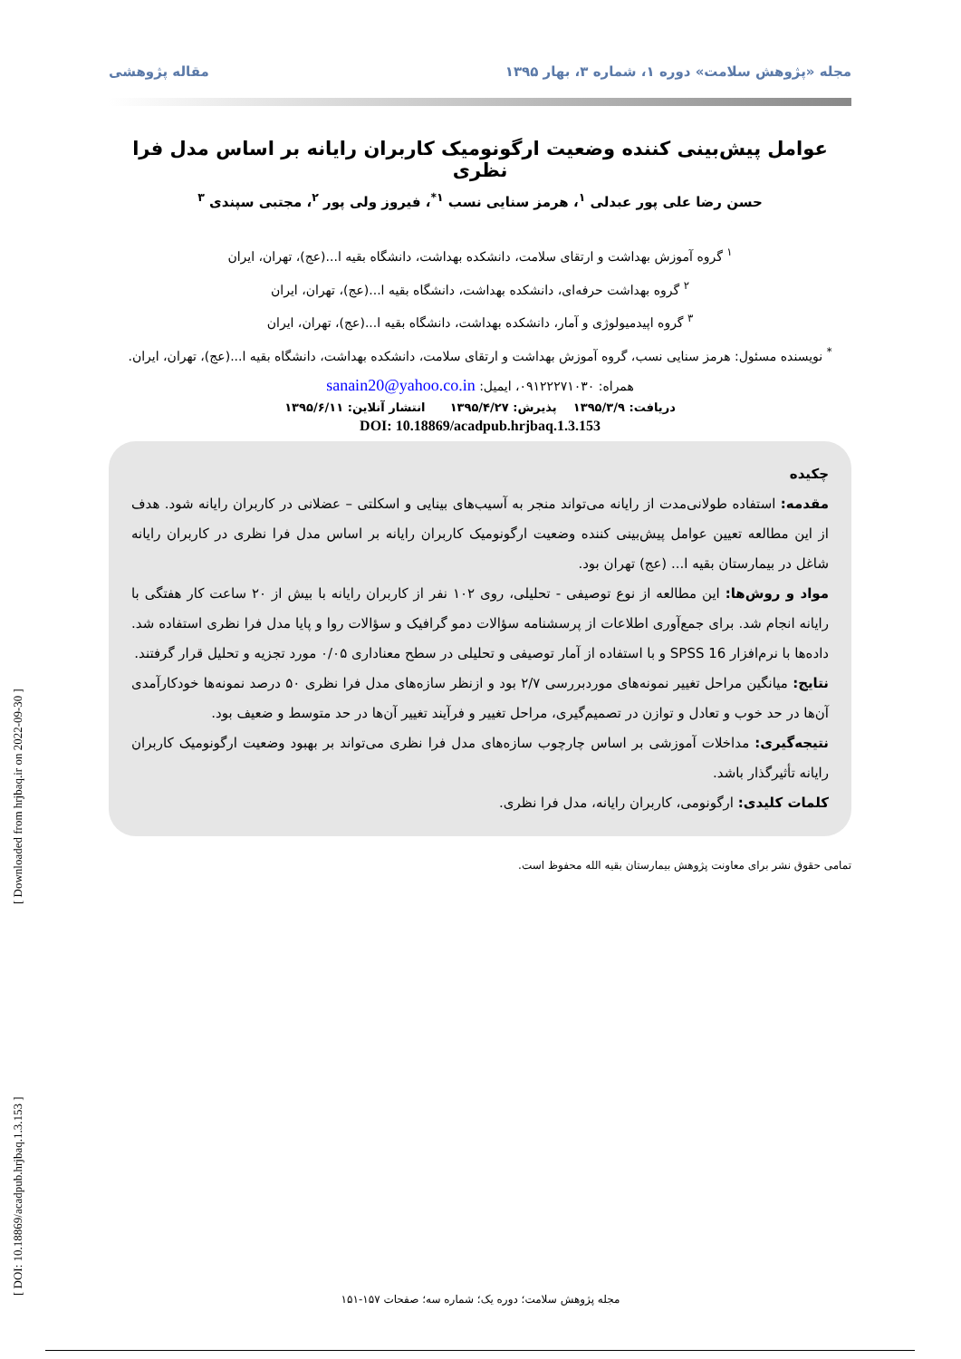مجله «پژوهش سلامت» دوره ۱، شماره ۳، بهار ۱۳۹۵ مقاله پژوهشی
عوامل پیش‌بینی کننده وضعیت ارگونومیک کاربران رایانه بر اساس مدل فرا نظری
حسن رضا علی پور عبدلی <sup>۱</sup>، هرمز سنایی نسب <sup>۱*</sup>، فیروز ولی پور <sup>۲</sup>، مجتبی سپندی <sup>۳</sup>
<sup>۱</sup> گروه آموزش بهداشت و ارتقای سلامت، دانشکده بهداشت، دانشگاه بقیه ا...(عج)، تهران، ایران
<sup>۲</sup> گروه بهداشت حرفه‌ای، دانشکده بهداشت، دانشگاه بقیه ا...(عج)، تهران، ایران
<sup>۳</sup> گروه اپیدمیولوژی و آمار، دانشکده بهداشت، دانشگاه بقیه ا...(عج)، تهران، ایران
<sup>*</sup> نویسنده مسئول: هرمز سنایی نسب، گروه آموزش بهداشت و ارتقای سلامت، دانشکده بهداشت، دانشگاه بقیه ا...(عج)، تهران، ایران. همراه: ۰۹۱۲۲۲۷۱۰۳۰، ایمیل: sanain20@yahoo.co.in
دریافت: ۱۳۹۵/۳/۹ پذیرش: ۱۳۹۵/۴/۲۷ انتشار آنلاین: ۱۳۹۵/۶/۱۱
DOI: 10.18869/acadpub.hrjbaq.1.3.153
چکیده
مقدمه: استفاده طولانی‌مدت از رایانه می‌تواند منجر به آسیب‌های بینایی و اسکلتی – عضلانی در کاربران رایانه شود. هدف از این مطالعه تعیین عوامل پیش‌بینی کننده وضعیت ارگونومیک کاربران رایانه بر اساس مدل فرا نظری در کاربران رایانه شاغل در بیمارستان بقیه ا... (عج) تهران بود.
مواد و روش‌ها: این مطالعه از نوع توصیفی - تحلیلی، روی ۱۰۲ نفر از کاربران رایانه با بیش از ۲۰ ساعت کار هفتگی با رایانه انجام شد. برای جمع‌آوری اطلاعات از پرسشنامه سؤالات دمو گرافیک و سؤالات روا و پایا مدل فرا نظری استفاده شد. داده‌ها با نرم‌افزار SPSS 16 و با استفاده از آمار توصیفی و تحلیلی در سطح معناداری ۰/۰۵ مورد تجزیه و تحلیل قرار گرفتند.
نتایج: میانگین مراحل تغییر نمونه‌های موردبررسی ۲/۷ بود و ازنظر سازه‌های مدل فرا نظری ۵۰ درصد نمونه‌ها خودکارآمدی آن‌ها در حد خوب و تعادل و توازن در تصمیم‌گیری، مراحل تغییر و فرآیند تغییر آن‌ها در حد متوسط و ضعیف بود.
نتیجه‌گیری: مداخلات آموزشی بر اساس چارچوب سازه‌های مدل فرا نظری می‌تواند بر بهبود وضعیت ارگونومیک کاربران رایانه تأثیرگذار باشد.
کلمات کلیدی: ارگونومی، کاربران رایانه، مدل فرا نظری.
تمامی حقوق نشر برای معاونت پژوهش بیمارستان بقیه الله محفوظ است.
[ DOI: 10.18869/acadpub.hrjbaq.1.3.153 ] [ Downloaded from hrjbaq.ir on 2022-09-30 ]
مجله پژوهش سلامت؛ دوره یک؛ شماره سه؛ صفحات ۱۵۷-۱۵۱